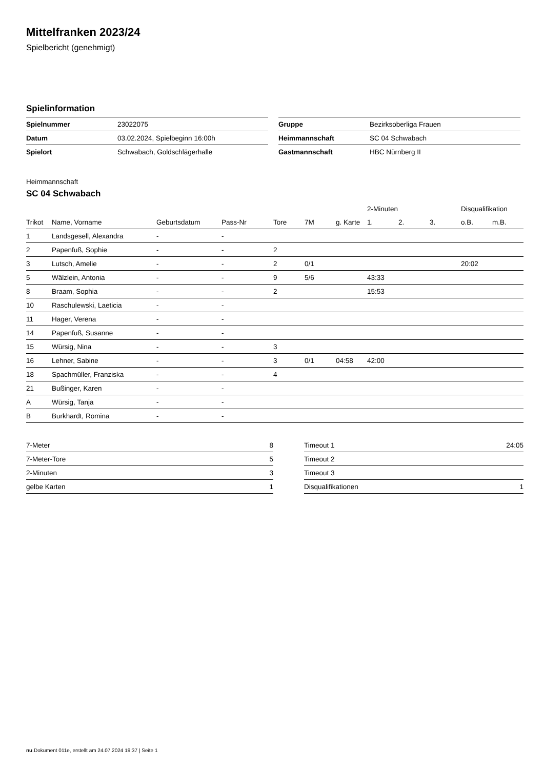Mittelfranken 2023/24
Spielbericht (genehmigt)
Spielinformation
| Spielnummer | 23022075 |
| Datum | 03.02.2024, Spielbeginn 16:00h |
| Spielort | Schwabach, Goldschlägerhalle |
| Gruppe | Bezirksoberliga Frauen |
| Heimmannschaft | SC 04 Schwabach |
| Gastmannschaft | HBC Nürnberg II |
Heimmannschaft
SC 04 Schwabach
| | | | | | | | 2-Minuten | | | Disqualifikation | |
| --- | --- | --- | --- | --- | --- | --- | --- | --- | --- | --- | --- |
| Trikot | Name, Vorname | Geburtsdatum | Pass-Nr | Tore | 7M | g. Karte | 1. | 2. | 3. | o.B. | m.B. |
| 1 | Landsgesell, Alexandra | - | - | | | | | | | | |
| 2 | Papenfuß, Sophie | - | - | 2 | | | | | | | |
| 3 | Lutsch, Amelie | - | - | 2 | 0/1 | | | | | 20:02 | |
| 5 | Wälzlein, Antonia | - | - | 9 | 5/6 | | 43:33 | | | | |
| 8 | Braam, Sophia | - | - | 2 | | | 15:53 | | | | |
| 10 | Raschulewski, Laeticia | - | - | | | | | | | | |
| 11 | Hager, Verena | - | - | | | | | | | | |
| 14 | Papenfuß, Susanne | - | - | | | | | | | | |
| 15 | Würsig, Nina | - | - | 3 | | | | | | | |
| 16 | Lehner, Sabine | - | - | 3 | 0/1 | 04:58 | 42:00 | | | | |
| 18 | Spachmüller, Franziska | - | - | 4 | | | | | | | |
| 21 | Bußinger, Karen | - | - | | | | | | | | |
| A | Würsig, Tanja | - | - | | | | | | | | |
| B | Burkhardt, Romina | - | - | | | | | | | | |
| 7-Meter | 8 |
| 7-Meter-Tore | 5 |
| 2-Minuten | 3 |
| gelbe Karten | 1 |
| Timeout 1 | 24:05 |
| Timeout 2 | |
| Timeout 3 | |
| Disqualifikationen | 1 |
nu.Dokument 011e, erstellt am 24.07.2024 19:37 | Seite 1